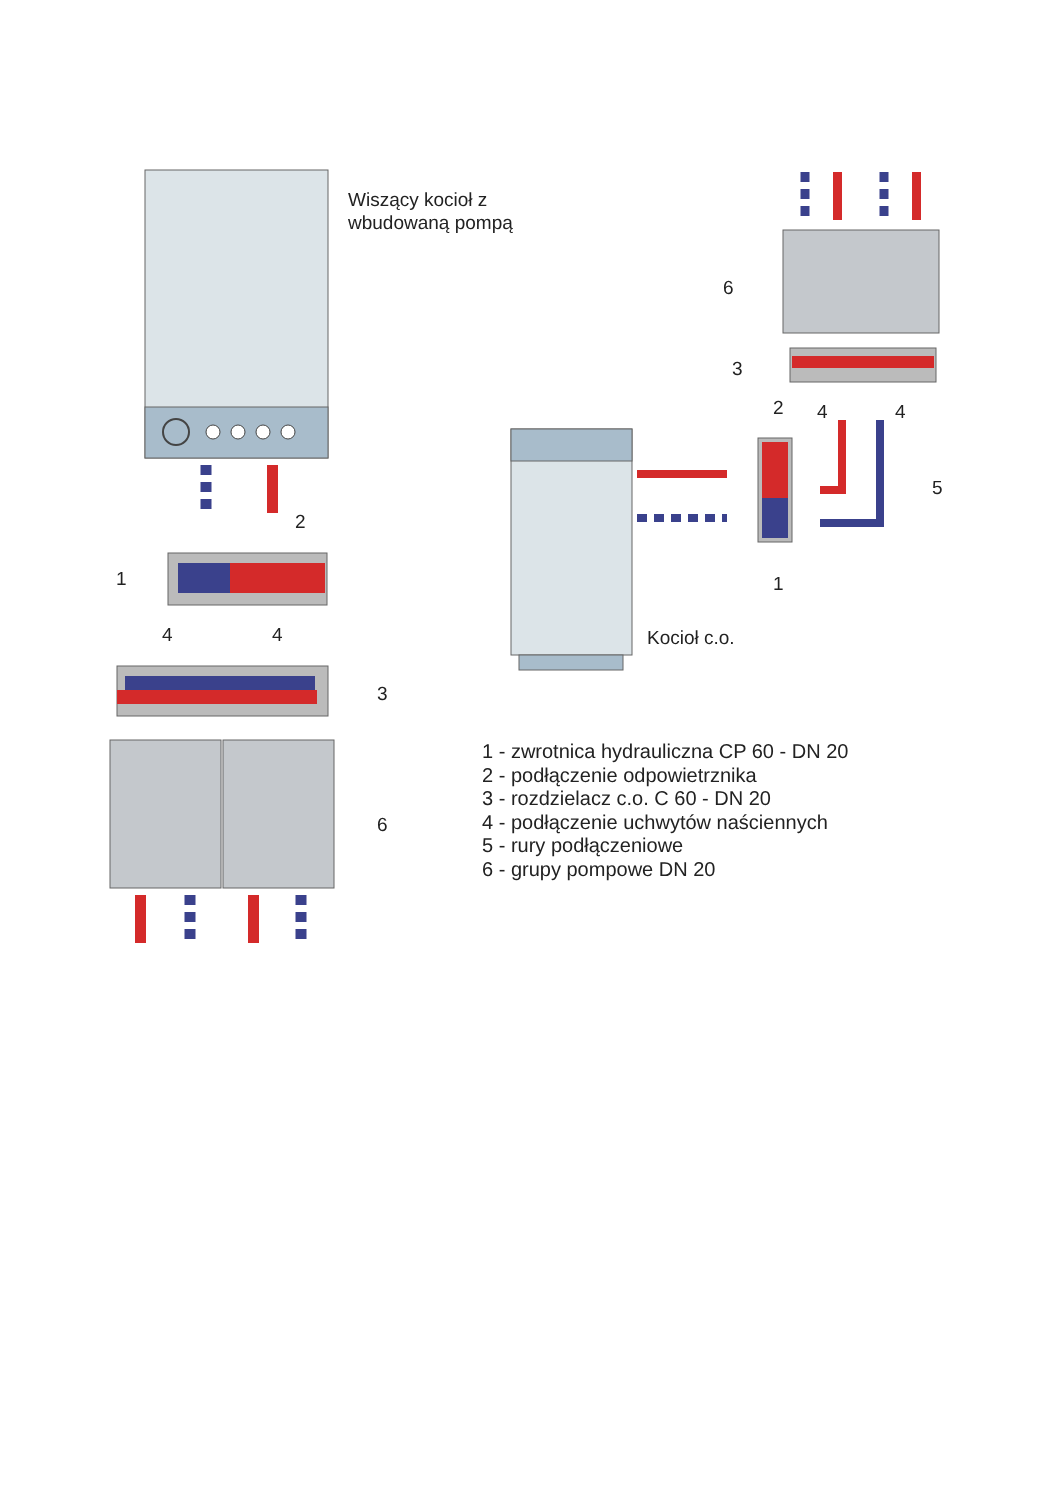Wiszący kocioł z
wbudowaną pompą
2
1
4 4
3
6
6
3
2 4 4
5
1
Kocioł c.o.
1 - zwrotnica hydrauliczna CP 60 - DN 20
2 - podłączenie odpowietrznika
3 - rozdzielacz c.o. C 60 - DN 20
4 - podłączenie uchwytów naściennych
5 - rury podłączeniowe
6 - grupy pompowe DN 20